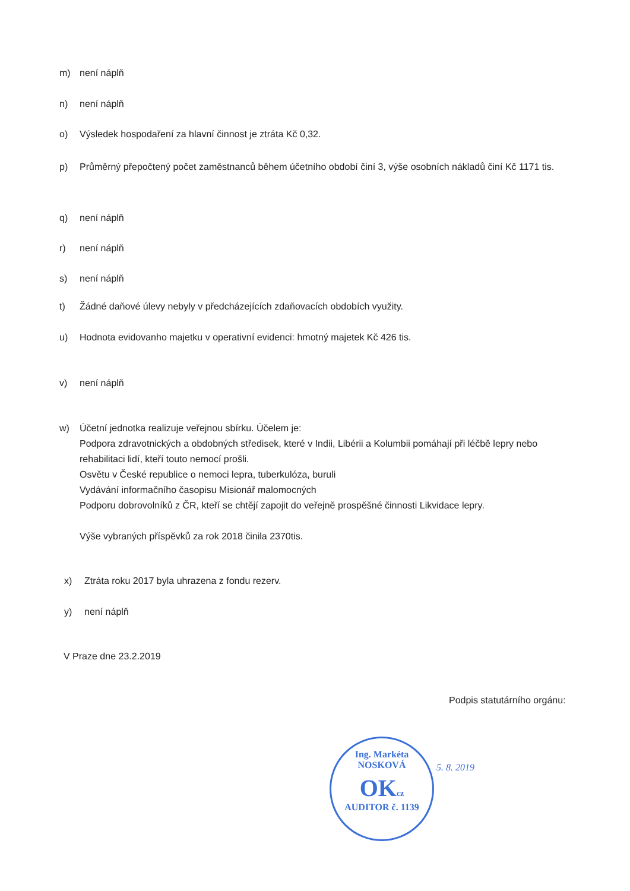m) není náplň
n) není náplň
o) Výsledek hospodaření za hlavní činnost je ztráta Kč 0,32.
p) Průměrný přepočtený počet zaměstnanců během účetního období činí 3, výše osobních nákladů činí Kč 1171 tis.
q) není náplň
r) není náplň
s) není náplň
t) Žádné daňové úlevy nebyly v předcházejících zdaňovacích obdobích využity.
u) Hodnota evidovanho majetku v operativní evidenci: hmotný majetek Kč 426 tis.
v) není náplň
w) Účetní jednotka realizuje veřejnou sbírku. Účelem je:
Podpora zdravotnických a obdobných středisek, které v Indii, Libérii a Kolumbii pomáhají při léčbě lepry nebo rehabilitaci lidí, kteří touto nemocí prošli.
Osvětu v České republice o nemoci lepra, tuberkulóza, buruli
Vydávání informačního časopisu Misionář malomocných
Podporu dobrovolníků z ČR, kteří se chtějí zapojit do veřejně prospěšné činnosti Likvidace lepry.
Výše vybraných příspěvků za rok 2018 činila 2370tis.
x) Ztráta roku 2017 byla uhrazena z fondu rezerv.
y) není náplň
V Praze dne 23.2.2019
Podpis statutárního orgánu:
Ing. Markéta NOSKOVÁ
OKcz
AUDITOR č. 1139
5. 8. 2019